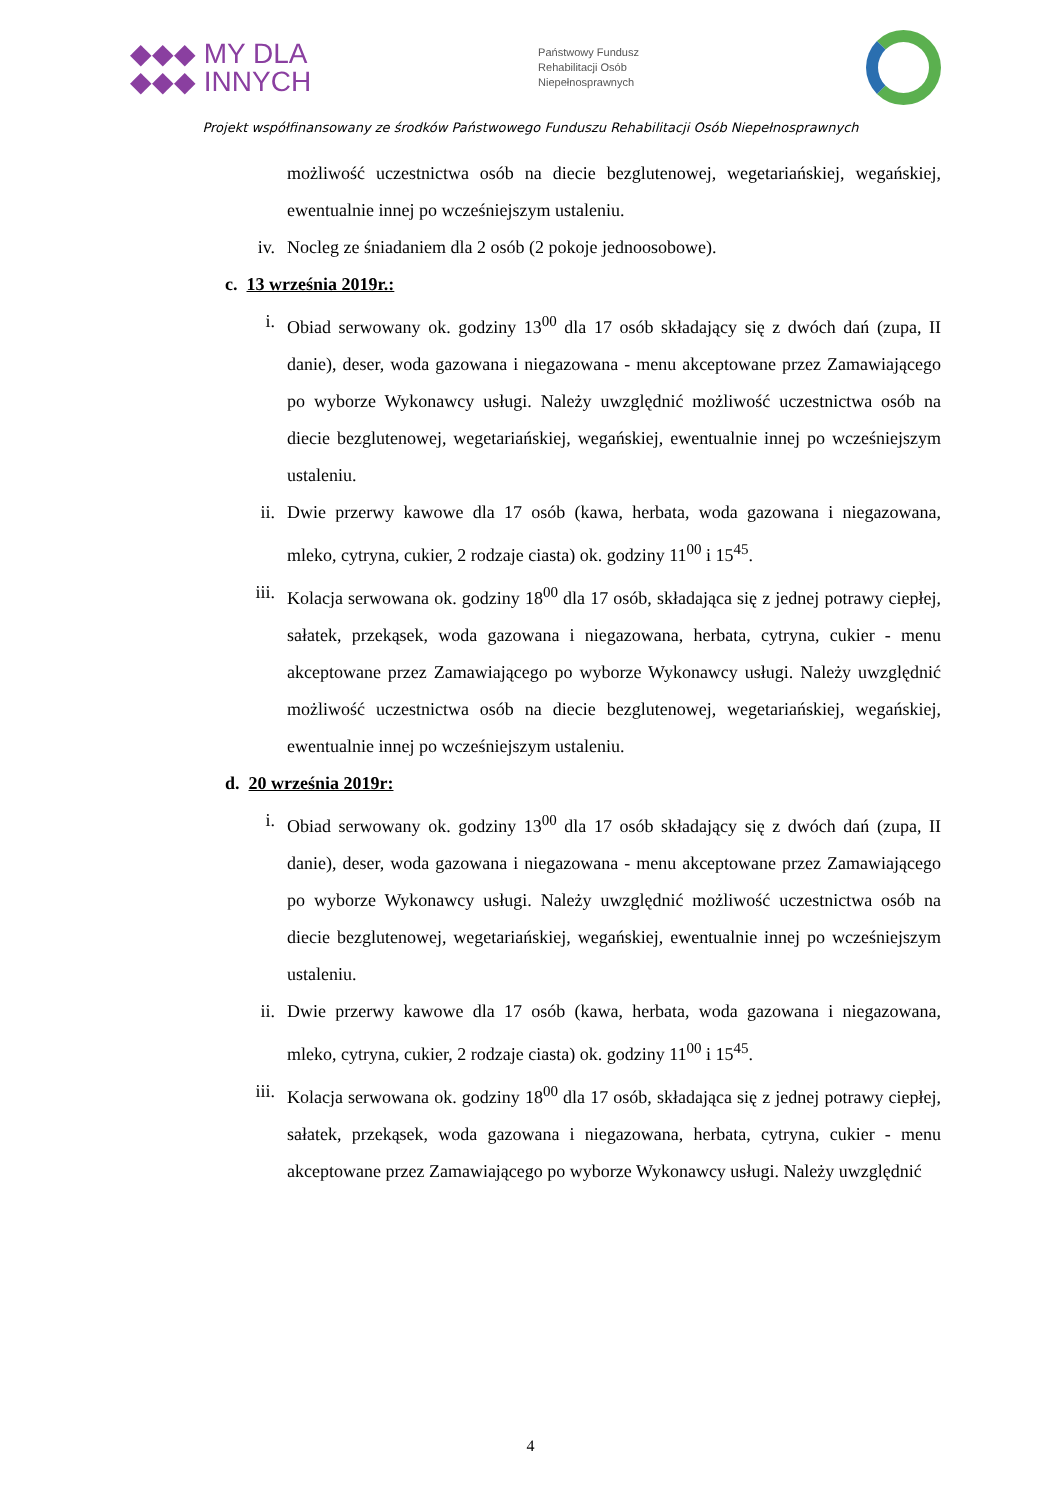◆◆◆ MY DLA
◆◆◆ INNYCH
Państwowy Fundusz
Rehabilitacji Osób
Niepełnosprawnych
Projekt współfinansowany ze środków Państwowego Funduszu Rehabilitacji Osób Niepełnosprawnych
możliwość uczestnictwa osób na diecie bezglutenowej, wegetariańskiej, wegańskiej, ewentualnie innej po wcześniejszym ustaleniu.
iv. Nocleg ze śniadaniem dla 2 osób (2 pokoje jednoosobowe).
c. 13 września 2019r.:
i. Obiad serwowany ok. godziny 13<sup>00</sup> dla 17 osób składający się z dwóch dań (zupa, II danie), deser, woda gazowana i niegazowana - menu akceptowane przez Zamawiającego po wyborze Wykonawcy usługi. Należy uwzględnić możliwość uczestnictwa osób na diecie bezglutenowej, wegetariańskiej, wegańskiej, ewentualnie innej po wcześniejszym ustaleniu.
ii. Dwie przerwy kawowe dla 17 osób (kawa, herbata, woda gazowana i niegazowana, mleko, cytryna, cukier, 2 rodzaje ciasta) ok. godziny 11<sup>00</sup> i 15<sup>45</sup>.
iii. Kolacja serwowana ok. godziny 18<sup>00</sup> dla 17 osób, składająca się z jednej potrawy ciepłej, sałatek, przekąsek, woda gazowana i niegazowana, herbata, cytryna, cukier - menu akceptowane przez Zamawiającego po wyborze Wykonawcy usługi. Należy uwzględnić możliwość uczestnictwa osób na diecie bezglutenowej, wegetariańskiej, wegańskiej, ewentualnie innej po wcześniejszym ustaleniu.
d. 20 września 2019r:
i. Obiad serwowany ok. godziny 13<sup>00</sup> dla 17 osób składający się z dwóch dań (zupa, II danie), deser, woda gazowana i niegazowana - menu akceptowane przez Zamawiającego po wyborze Wykonawcy usługi. Należy uwzględnić możliwość uczestnictwa osób na diecie bezglutenowej, wegetariańskiej, wegańskiej, ewentualnie innej po wcześniejszym ustaleniu.
ii. Dwie przerwy kawowe dla 17 osób (kawa, herbata, woda gazowana i niegazowana, mleko, cytryna, cukier, 2 rodzaje ciasta) ok. godziny 11<sup>00</sup> i 15<sup>45</sup>.
iii. Kolacja serwowana ok. godziny 18<sup>00</sup> dla 17 osób, składająca się z jednej potrawy ciepłej, sałatek, przekąsek, woda gazowana i niegazowana, herbata, cytryna, cukier - menu akceptowane przez Zamawiającego po wyborze Wykonawcy usługi. Należy uwzględnić
4